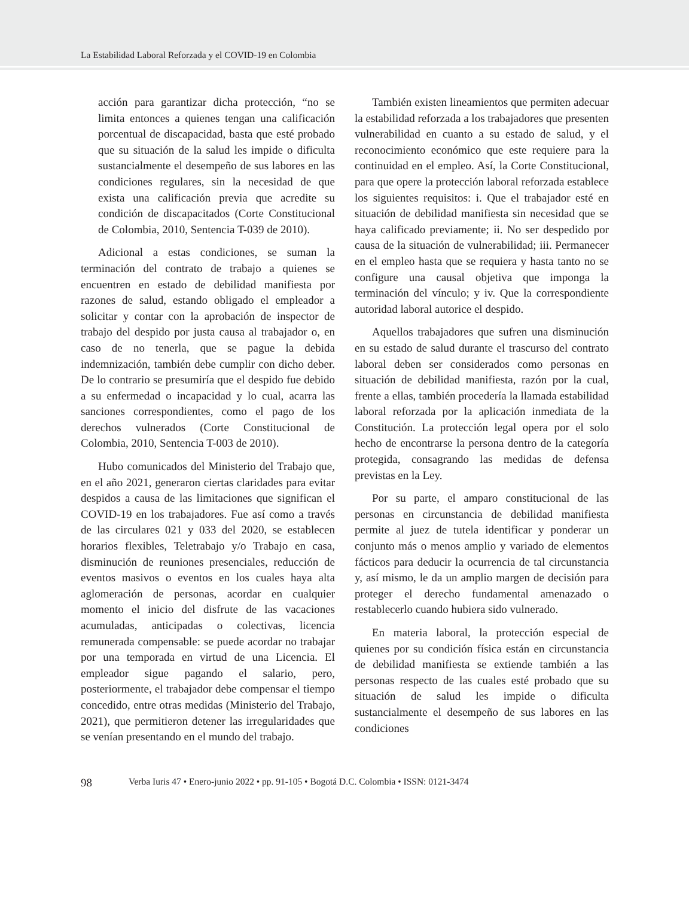La Estabilidad Laboral Reforzada y el COVID-19 en Colombia
acción para garantizar dicha protección, “no se limita entonces a quienes tengan una calificación porcentual de discapacidad, basta que esté probado que su situación de la salud les impide o dificulta sustancialmente el desempeño de sus labores en las condiciones regulares, sin la necesidad de que exista una calificación previa que acredite su condición de discapacitados (Corte Constitucional de Colombia, 2010, Sentencia T-039 de 2010).
Adicional a estas condiciones, se suman la terminación del contrato de trabajo a quienes se encuentren en estado de debilidad manifiesta por razones de salud, estando obligado el empleador a solicitar y contar con la aprobación de inspector de trabajo del despido por justa causa al trabajador o, en caso de no tenerla, que se pague la debida indemnización, también debe cumplir con dicho deber. De lo contrario se presumiría que el despido fue debido a su enfermedad o incapacidad y lo cual, acarra las sanciones correspondientes, como el pago de los derechos vulnerados (Corte Constitucional de Colombia, 2010, Sentencia T-003 de 2010).
Hubo comunicados del Ministerio del Trabajo que, en el año 2021, generaron ciertas claridades para evitar despidos a causa de las limitaciones que significan el COVID-19 en los trabajadores. Fue así como a través de las circulares 021 y 033 del 2020, se establecen horarios flexibles, Teletrabajo y/o Trabajo en casa, disminución de reuniones presenciales, reducción de eventos masivos o eventos en los cuales haya alta aglomeración de personas, acordar en cualquier momento el inicio del disfrute de las vacaciones acumuladas, anticipadas o colectivas, licencia remunerada compensable: se puede acordar no trabajar por una temporada en virtud de una Licencia. El empleador sigue pagando el salario, pero, posteriormente, el trabajador debe compensar el tiempo concedido, entre otras medidas (Ministerio del Trabajo, 2021), que permitieron detener las irregularidades que se venían presentando en el mundo del trabajo.
También existen lineamientos que permiten adecuar la estabilidad reforzada a los trabajadores que presenten vulnerabilidad en cuanto a su estado de salud, y el reconocimiento económico que este requiere para la continuidad en el empleo. Así, la Corte Constitucional, para que opere la protección laboral reforzada establece los siguientes requisitos: i. Que el trabajador esté en situación de debilidad manifiesta sin necesidad que se haya calificado previamente; ii. No ser despedido por causa de la situación de vulnerabilidad; iii. Permanecer en el empleo hasta que se requiera y hasta tanto no se configure una causal objetiva que imponga la terminación del vínculo; y iv. Que la correspondiente autoridad laboral autorice el despido.
Aquellos trabajadores que sufren una disminución en su estado de salud durante el trascurso del contrato laboral deben ser considerados como personas en situación de debilidad manifiesta, razón por la cual, frente a ellas, también procedería la llamada estabilidad laboral reforzada por la aplicación inmediata de la Constitución. La protección legal opera por el solo hecho de encontrarse la persona dentro de la categoría protegida, consagrando las medidas de defensa previstas en la Ley.
Por su parte, el amparo constitucional de las personas en circunstancia de debilidad manifiesta permite al juez de tutela identificar y ponderar un conjunto más o menos amplio y variado de elementos fácticos para deducir la ocurrencia de tal circunstancia y, así mismo, le da un amplio margen de decisión para proteger el derecho fundamental amenazado o restablecerlo cuando hubiera sido vulnerado.
En materia laboral, la protección especial de quienes por su condición física están en circunstancia de debilidad manifiesta se extiende también a las personas respecto de las cuales esté probado que su situación de salud les impide o dificulta sustancialmente el desempeño de sus labores en las condiciones
98 Verba Iuris 47 • Enero-junio 2022 • pp. 91-105 • Bogotá D.C. Colombia • ISSN: 0121-3474